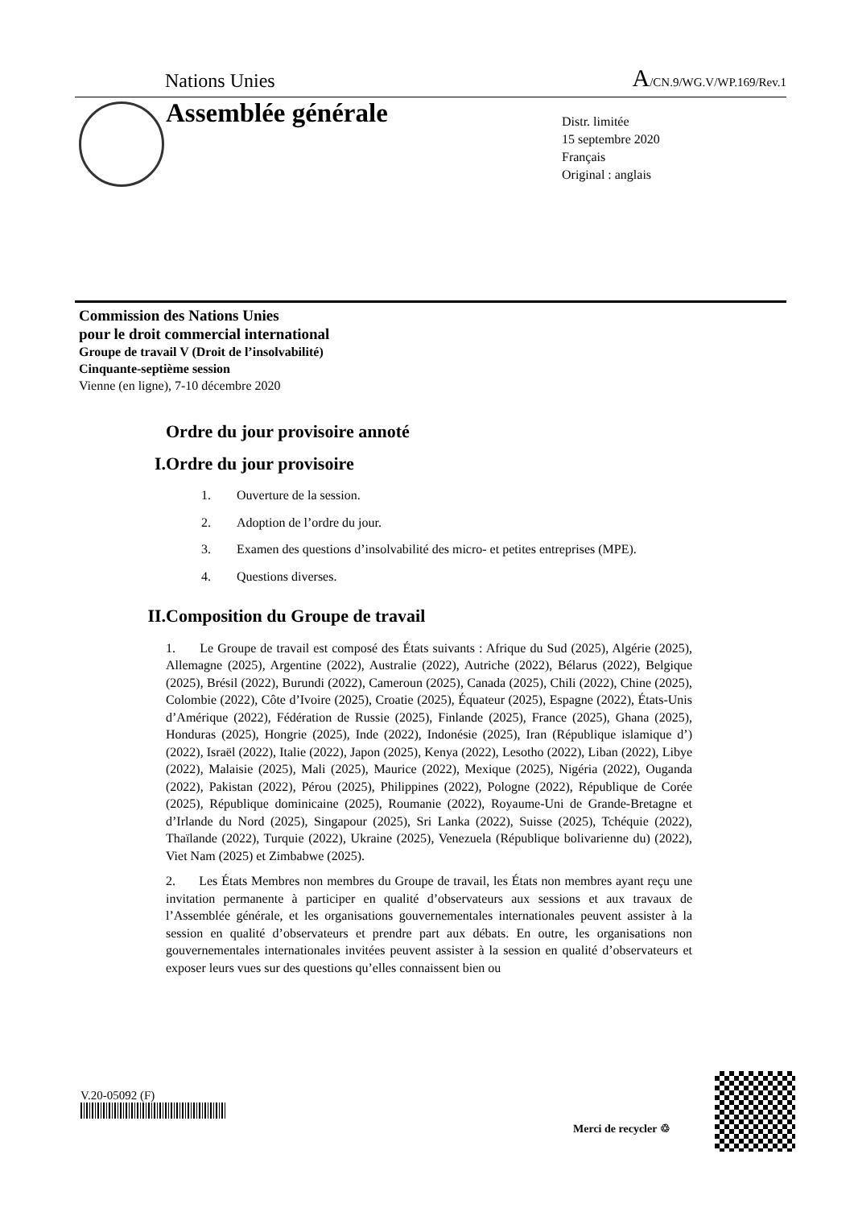Nations Unies A/CN.9/WG.V/WP.169/Rev.1
Assemblée générale
Distr. limitée
15 septembre 2020
Français
Original : anglais
Commission des Nations Unies
pour le droit commercial international
Groupe de travail V (Droit de l’insolvabilité)
Cinquante-septième session
Vienne (en ligne), 7-10 décembre 2020
Ordre du jour provisoire annoté
I. Ordre du jour provisoire
1. Ouverture de la session.
2. Adoption de l’ordre du jour.
3. Examen des questions d’insolvabilité des micro- et petites entreprises (MPE).
4. Questions diverses.
II. Composition du Groupe de travail
1. Le Groupe de travail est composé des États suivants : Afrique du Sud (2025), Algérie (2025), Allemagne (2025), Argentine (2022), Australie (2022), Autriche (2022), Bélarus (2022), Belgique (2025), Brésil (2022), Burundi (2022), Cameroun (2025), Canada (2025), Chili (2022), Chine (2025), Colombie (2022), Côte d’Ivoire (2025), Croatie (2025), Équateur (2025), Espagne (2022), États-Unis d’Amérique (2022), Fédération de Russie (2025), Finlande (2025), France (2025), Ghana (2025), Honduras (2025), Hongrie (2025), Inde (2022), Indonésie (2025), Iran (République islamique d’) (2022), Israël (2022), Italie (2022), Japon (2025), Kenya (2022), Lesotho (2022), Liban (2022), Libye (2022), Malaisie (2025), Mali (2025), Maurice (2022), Mexique (2025), Nigéria (2022), Ouganda (2022), Pakistan (2022), Pérou (2025), Philippines (2022), Pologne (2022), République de Corée (2025), République dominicaine (2025), Roumanie (2022), Royaume-Uni de Grande-Bretagne et d’Irlande du Nord (2025), Singapour (2025), Sri Lanka (2022), Suisse (2025), Tchéquie (2022), Thaïlande (2022), Turquie (2022), Ukraine (2025), Venezuela (République bolivarienne du) (2022), Viet Nam (2025) et Zimbabwe (2025).
2. Les États Membres non membres du Groupe de travail, les États non membres ayant reçu une invitation permanente à participer en qualité d’observateurs aux sessions et aux travaux de l’Assemblée générale, et les organisations gouvernementales internationales peuvent assister à la session en qualité d’observateurs et prendre part aux débats. En outre, les organisations non gouvernementales internationales invitées peuvent assister à la session en qualité d’observateurs et exposer leurs vues sur des questions qu’elles connaissent bien ou
V.20-05092 (F)
Merci de recycler ♲